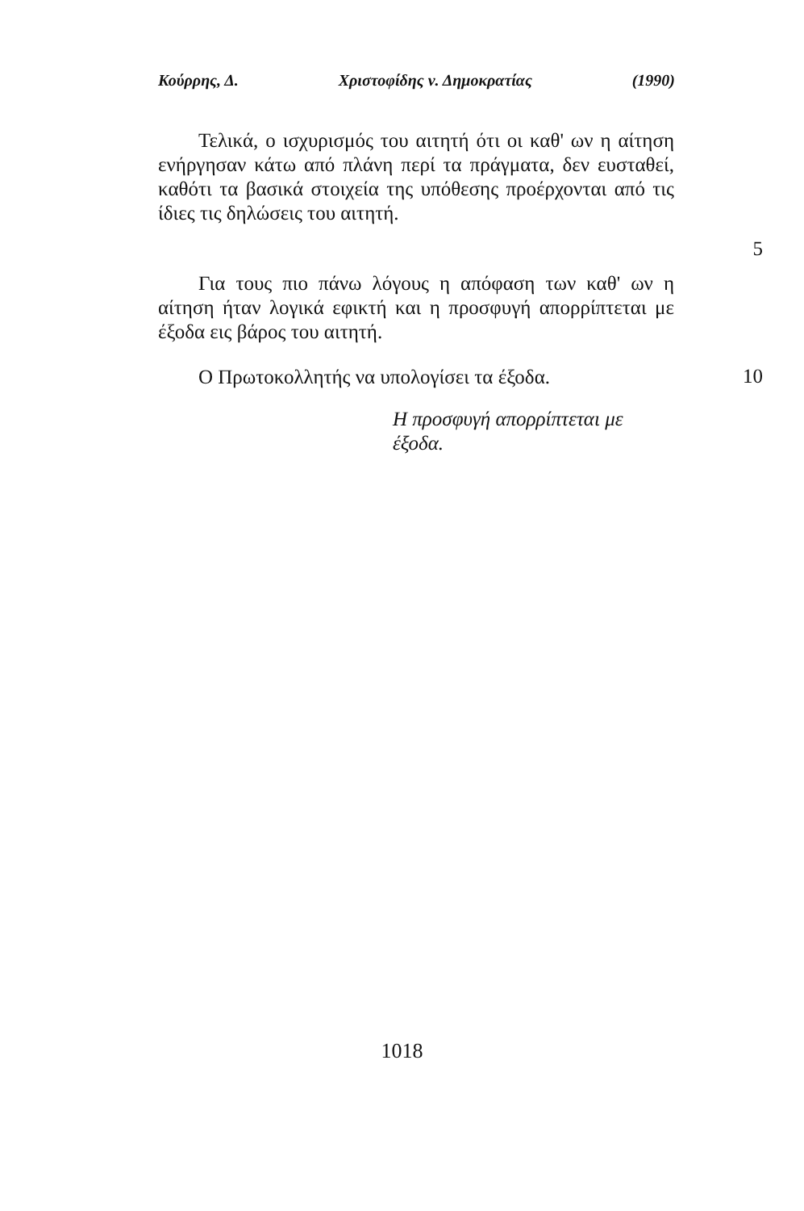Κούρρης, Δ. Χριστοφίδης ν. Δημοκρατίας (1990)
Τελικά, ο ισχυρισμός του αιτητή ότι οι καθ' ων η αίτηση ενήργησαν κάτω από πλάνη περί τα πράγματα, δεν ευσταθεί, καθότι τα βασικά στοιχεία της υπόθεσης προέρχονται από τις ίδιες τις δηλώσεις του αιτητή.
5
Για τους πιο πάνω λόγους η απόφαση των καθ' ων η αίτηση ήταν λογικά εφικτή και η προσφυγή απορρίπτεται με έξοδα εις βάρος του αιτητή.
Ο Πρωτοκολλητής να υπολογίσει τα έξοδα.
10
Η προσφυγή απορρίπτεται με έξοδα.
1018